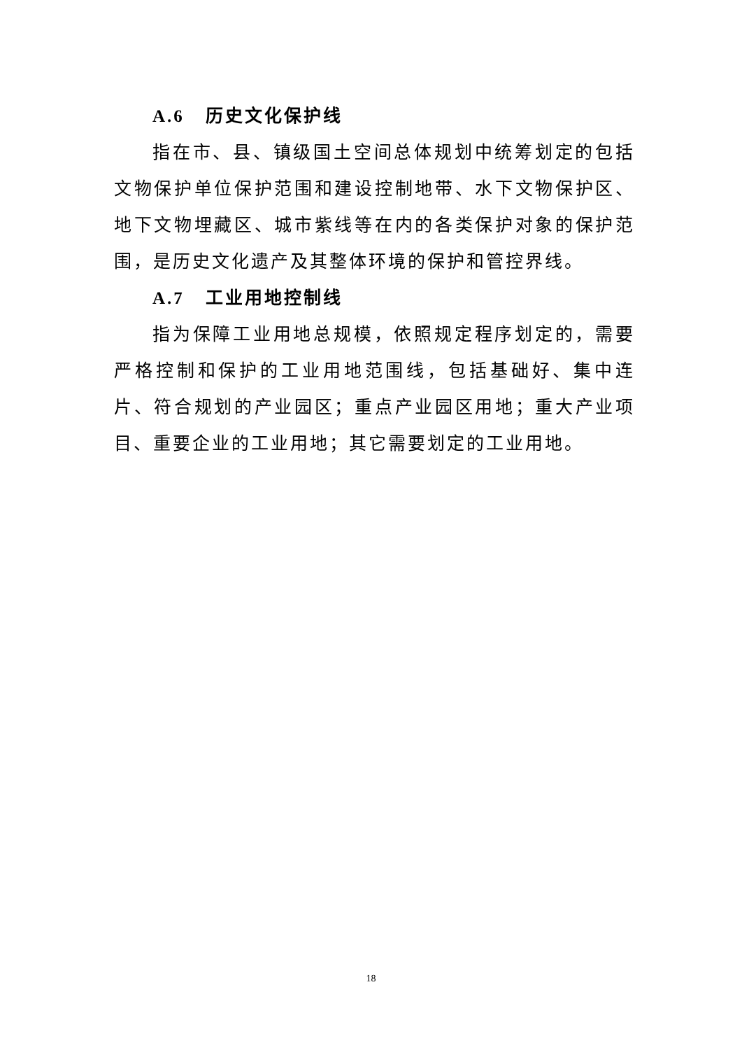A.6 历史文化保护线
指在市、县、镇级国土空间总体规划中统筹划定的包括文物保护单位保护范围和建设控制地带、水下文物保护区、地下文物埋藏区、城市紫线等在内的各类保护对象的保护范围，是历史文化遗产及其整体环境的保护和管控界线。
A.7 工业用地控制线
指为保障工业用地总规模，依照规定程序划定的，需要严格控制和保护的工业用地范围线，包括基础好、集中连片、符合规划的产业园区；重点产业园区用地；重大产业项目、重要企业的工业用地；其它需要划定的工业用地。
18